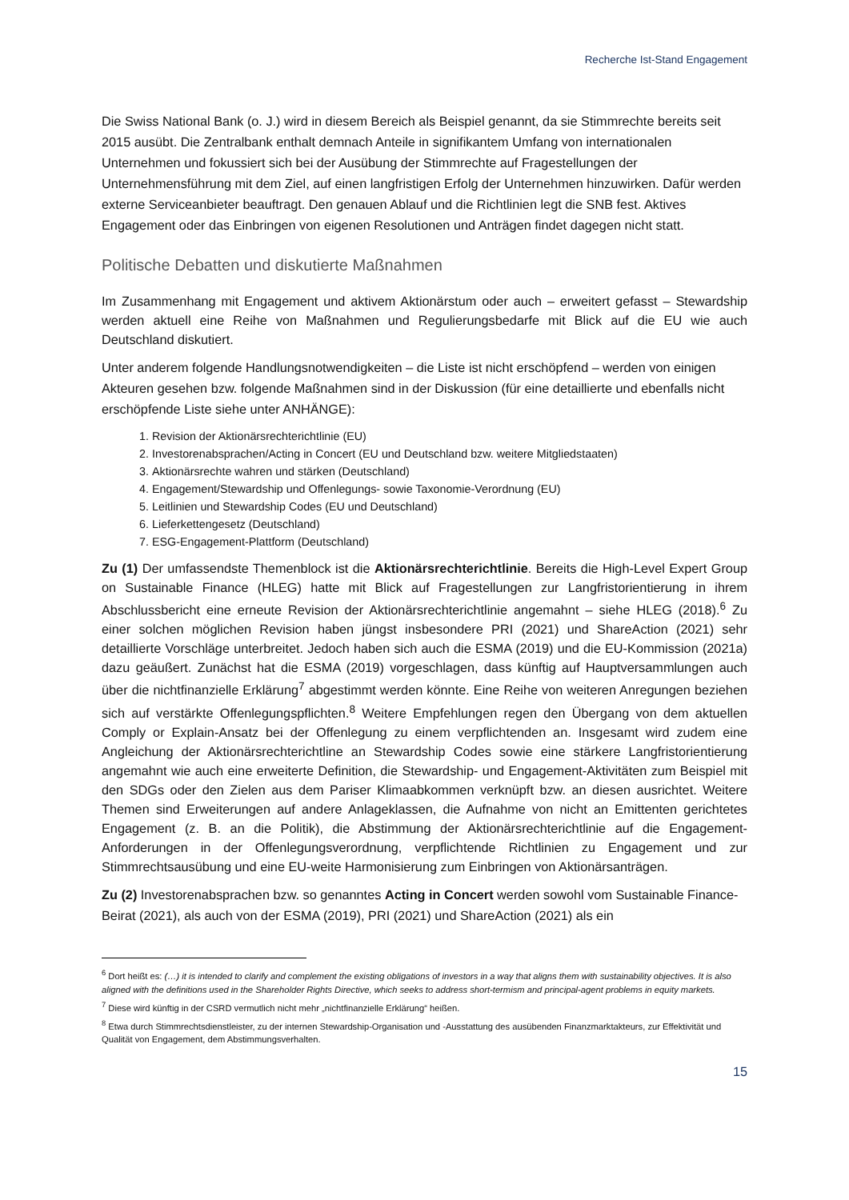Recherche Ist-Stand Engagement
Die Swiss National Bank (o. J.) wird in diesem Bereich als Beispiel genannt, da sie Stimmrechte bereits seit 2015 ausübt. Die Zentralbank enthalt demnach Anteile in signifikantem Umfang von internationalen Unternehmen und fokussiert sich bei der Ausübung der Stimmrechte auf Fragestellungen der Unternehmensführung mit dem Ziel, auf einen langfristigen Erfolg der Unternehmen hinzuwirken. Dafür werden externe Serviceanbieter beauftragt. Den genauen Ablauf und die Richtlinien legt die SNB fest. Aktives Engagement oder das Einbringen von eigenen Resolutionen und Anträgen findet dagegen nicht statt.
Politische Debatten und diskutierte Maßnahmen
Im Zusammenhang mit Engagement und aktivem Aktionärstum oder auch – erweitert gefasst – Stewardship werden aktuell eine Reihe von Maßnahmen und Regulierungsbedarfe mit Blick auf die EU wie auch Deutschland diskutiert.
Unter anderem folgende Handlungsnotwendigkeiten – die Liste ist nicht erschöpfend – werden von einigen Akteuren gesehen bzw. folgende Maßnahmen sind in der Diskussion (für eine detaillierte und ebenfalls nicht erschöpfende Liste siehe unter ANHÄNGE):
1. Revision der Aktionärsrechterichtlinie (EU)
2. Investorenabsprachen/Acting in Concert (EU und Deutschland bzw. weitere Mitgliedstaaten)
3. Aktionärsrechte wahren und stärken (Deutschland)
4. Engagement/Stewardship und Offenlegungs- sowie Taxonomie-Verordnung (EU)
5. Leitlinien und Stewardship Codes (EU und Deutschland)
6. Lieferkettengesetz (Deutschland)
7. ESG-Engagement-Plattform (Deutschland)
Zu (1) Der umfassendste Themenblock ist die Aktionärsrechterichtlinie. Bereits die High-Level Expert Group on Sustainable Finance (HLEG) hatte mit Blick auf Fragestellungen zur Langfristorientierung in ihrem Abschlussbericht eine erneute Revision der Aktionärsrechterichtlinie angemahnt – siehe HLEG (2018).<sup>6</sup> Zu einer solchen möglichen Revision haben jüngst insbesondere PRI (2021) und ShareAction (2021) sehr detaillierte Vorschläge unterbreitet. Jedoch haben sich auch die ESMA (2019) und die EU-Kommission (2021a) dazu geäußert. Zunächst hat die ESMA (2019) vorgeschlagen, dass künftig auf Hauptversammlungen auch über die nichtfinanzielle Erklärung<sup>7</sup> abgestimmt werden könnte. Eine Reihe von weiteren Anregungen beziehen sich auf verstärkte Offenlegungspflichten.<sup>8</sup> Weitere Empfehlungen regen den Übergang von dem aktuellen Comply or Explain-Ansatz bei der Offenlegung zu einem verpflichtenden an. Insgesamt wird zudem eine Angleichung der Aktionärsrechterichtline an Stewardship Codes sowie eine stärkere Langfristorientierung angemahnt wie auch eine erweiterte Definition, die Stewardship- und Engagement-Aktivitäten zum Beispiel mit den SDGs oder den Zielen aus dem Pariser Klimaabkommen verknüpft bzw. an diesen ausrichtet. Weitere Themen sind Erweiterungen auf andere Anlageklassen, die Aufnahme von nicht an Emittenten gerichtetes Engagement (z. B. an die Politik), die Abstimmung der Aktionärsrechterichtlinie auf die Engagement-Anforderungen in der Offenlegungsverordnung, verpflichtende Richtlinien zu Engagement und zur Stimmrechtsausübung und eine EU-weite Harmonisierung zum Einbringen von Aktionärsanträgen.
Zu (2) Investorenabsprachen bzw. so genanntes Acting in Concert werden sowohl vom Sustainable Finance-Beirat (2021), als auch von der ESMA (2019), PRI (2021) und ShareAction (2021) als ein
<sup>6</sup> Dort heißt es: (…) it is intended to clarify and complement the existing obligations of investors in a way that aligns them with sustainability objectives. It is also aligned with the definitions used in the Shareholder Rights Directive, which seeks to address short-termism and principal-agent problems in equity markets.
<sup>7</sup> Diese wird künftig in der CSRD vermutlich nicht mehr „nichtfinanzielle Erklärung“ heißen.
<sup>8</sup> Etwa durch Stimmrechtsdienstleister, zu der internen Stewardship-Organisation und -Ausstattung des ausübenden Finanzmarktakteurs, zur Effektivität und Qualität von Engagement, dem Abstimmungsverhalten.
15